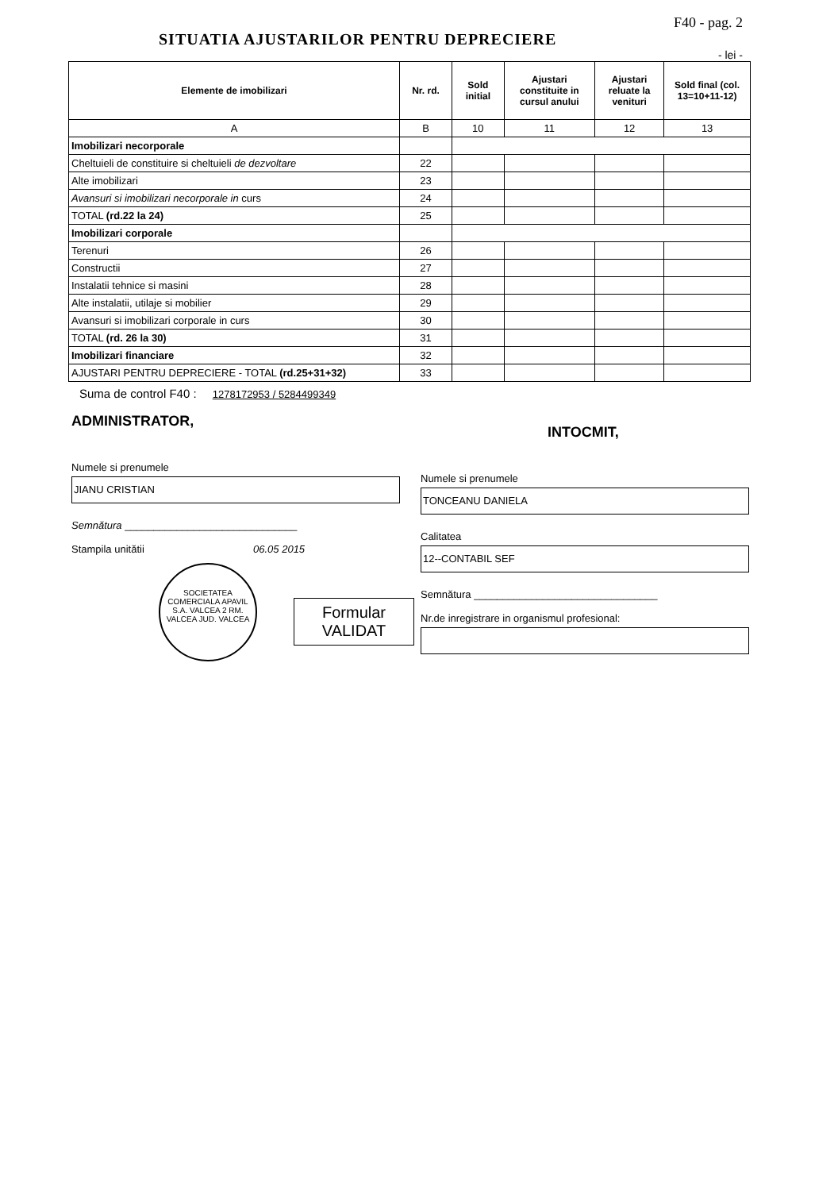SITUATIA AJUSTARILOR PENTRU DEPRECIERE
F40 - pag. 2
- lei -
| Elemente de imobilizari | Nr. rd. | Sold initial | Ajustari constituite in cursul anului | Ajustari reluate la venituri | Sold final (col. 13=10+11-12) |
| --- | --- | --- | --- | --- | --- |
| A | B | 10 | 11 | 12 | 13 |
| Imobilizari necorporale | | | | | |
| Cheltuieli de constituire si cheltuieli de dezvoltare | 22 | | | | |
| Alte imobilizari | 23 | | | | |
| Avansuri si imobilizari necorporale in curs | 24 | | | | |
| TOTAL (rd.22 la 24) | 25 | | | | |
| Imobilizari corporale | | | | | |
| Terenuri | 26 | | | | |
| Constructii | 27 | | | | |
| Instalatii tehnice si masini | 28 | | | | |
| Alte instalatii, utilaje si mobilier | 29 | | | | |
| Avansuri si imobilizari corporale in curs | 30 | | | | |
| TOTAL (rd. 26 la 30) | 31 | | | | |
| Imobilizari financiare | 32 | | | | |
| AJUSTARI PENTRU DEPRECIERE - TOTAL (rd.25+31+32) | 33 | | | | |
Suma de control F40 : 1278172953 / 5284499349
ADMINISTRATOR,
Numele si prenumele
JIANU CRISTIAN
Semnătura ______________________________
Stampila unitătii 06.05 2015
SOCIETATEA COMERCIALA APAVIL S.A. VALCEA 2 RM. VALCEA JUD. VALCEA
Formular
VALIDAT
INTOCMIT,
Numele si prenumele
TONCEANU DANIELA
Calitatea
12--CONTABIL SEF
Semnătura ________________________________
Nr.de inregistrare in organismul profesional: